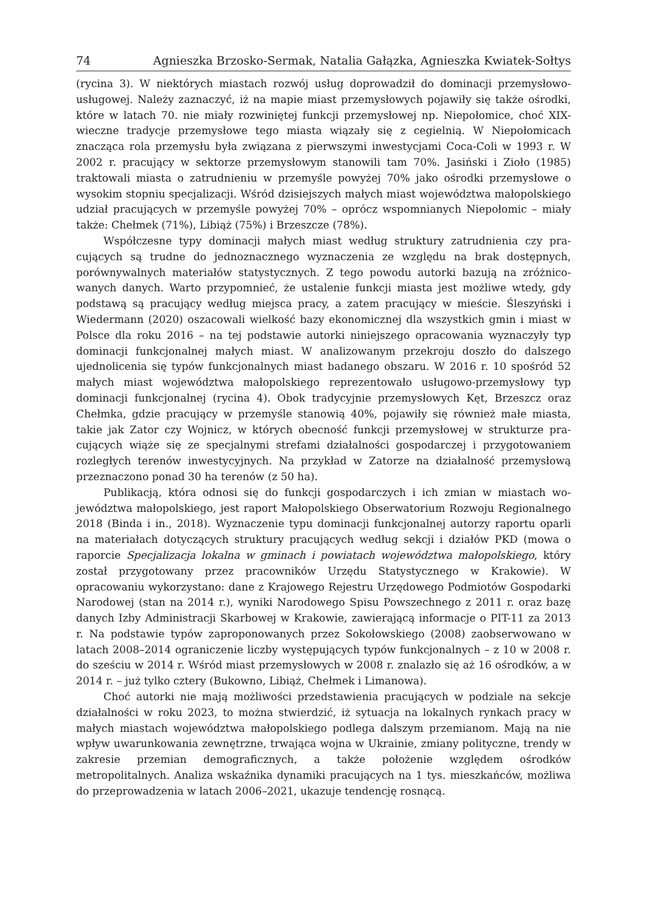74 Agnieszka Brzosko-Sermak, Natalia Gałązka, Agnieszka Kwiatek-Sołtys
(rycina 3). W niektórych miastach rozwój usług doprowadził do dominacji przemysło­wo-usługowej. Należy zaznaczyć, iż na mapie miast przemysłowych pojawiły się także ośrodki, które w latach 70. nie miały rozwiniętej funkcji przemysłowej np. Niepołomice, choć XIX-wieczne tradycje przemysłowe tego miasta wiązały się z cegielnią. W Niepo­łomicach znacząca rola przemysłu była związana z pierwszymi inwestycjami Coca-Coli w 1993 r. W 2002 r. pracujący w sektorze przemysłowym stanowili tam 70%. Jasiński i Zioło (1985) traktowali miasta o zatrudnieniu w przemyśle powyżej 70% jako ośrodki przemysłowe o wysokim stopniu specjalizacji. Wśród dzisiejszych małych miast woje­wództwa małopolskiego udział pracujących w przemyśle powyżej 70% – oprócz wspo­mnianych Niepołomic – miały także: Chełmek (71%), Libiąż (75%) i Brzeszcze (78%).
Współczesne typy dominacji małych miast według struktury zatrudnienia czy pra­cujących są trudne do jednoznacznego wyznaczenia ze względu na brak dostępnych, porównywalnych materiałów statystycznych. Z tego powodu autorki bazują na zróżnico­wanych danych. Warto przypomnieć, że ustalenie funkcji miasta jest możliwe wtedy, gdy podstawą są pracujący według miejsca pracy, a zatem pracujący w mieście. Śleszyński i Wiedermann (2020) oszacowali wielkość bazy ekonomicznej dla wszystkich gmin i miast w Polsce dla roku 2016 – na tej podstawie autorki niniejszego opracowania wyznaczyły typ dominacji funkcjonalnej małych miast. W analizowanym przekroju doszło do dalszego ujednolicenia się typów funkcjonalnych miast badanego obszaru. W 2016 r. 10 spośród 52 małych miast województwa małopolskiego reprezentowało usługowo-przemysłowy typ dominacji funkcjonalnej (rycina 4). Obok tradycyjnie przemysłowych Kęt, Brzeszcz oraz Chełmka, gdzie pracujący w przemyśle stanowią 40%, pojawiły się również małe miasta, takie jak Zator czy Wojnicz, w których obecność funkcji przemysłowej w strukturze pra­cujących wiąże się ze specjalnymi strefami działalności gospodarczej i przygotowaniem rozległych terenów inwestycyjnych. Na przykład w Zatorze na działalność przemysłową przeznaczono ponad 30 ha terenów (z 50 ha).
Publikacją, która odnosi się do funkcji gospodarczych i ich zmian w miastach wo­jewództwa małopolskiego, jest raport Małopolskiego Obserwatorium Rozwoju Regio­nalnego 2018 (Binda i in., 2018). Wyznaczenie typu dominacji funkcjonalnej autorzy raportu oparli na materiałach dotyczących struktury pracujących według sekcji i dzia­łów PKD (mowa o raporcie Specjalizacja lokalna w gminach i powiatach województwa małopolskiego, który został przygotowany przez pracowników Urzędu Statystycznego w Krakowie). W opracowaniu wykorzystano: dane z Krajowego Rejestru Urzędowe­go Podmiotów Gospodarki Narodowej (stan na 2014 r.), wyniki Narodowego Spisu Powszechnego z 2011 r. oraz bazę danych Izby Administracji Skarbowej w Krakowie, zawierającą informacje o PIT-11 za 2013 r. Na podstawie typów zaproponowanych przez Sokołowskiego (2008) zaobserwowano w latach 2008–2014 ograniczenie liczby występujących typów funkcjonalnych – z 10 w 2008 r. do sześciu w 2014 r. Wśród miast przemysłowych w 2008 r. znalazło się aż 16 ośrodków, a w 2014 r. – już tylko cztery (Bukowno, Libiąż, Chełmek i Limanowa).
Choć autorki nie mają możliwości przedstawienia pracujących w podziale na sek­cje działalności w roku 2023, to można stwierdzić, iż sytuacja na lokalnych rynkach pracy w małych miastach województwa małopolskiego podlega dalszym przemianom. Mają na nie wpływ uwarunkowania zewnętrzne, trwająca wojna w Ukrainie, zmiany polityczne, trendy w zakresie przemian demograficznych, a także położenie względem ośrodków metropolitalnych. Analiza wskaźnika dynamiki pracujących na 1 tys. miesz­kańców, możliwa do przeprowadzenia w latach 2006–2021, ukazuje tendencję rosnącą.